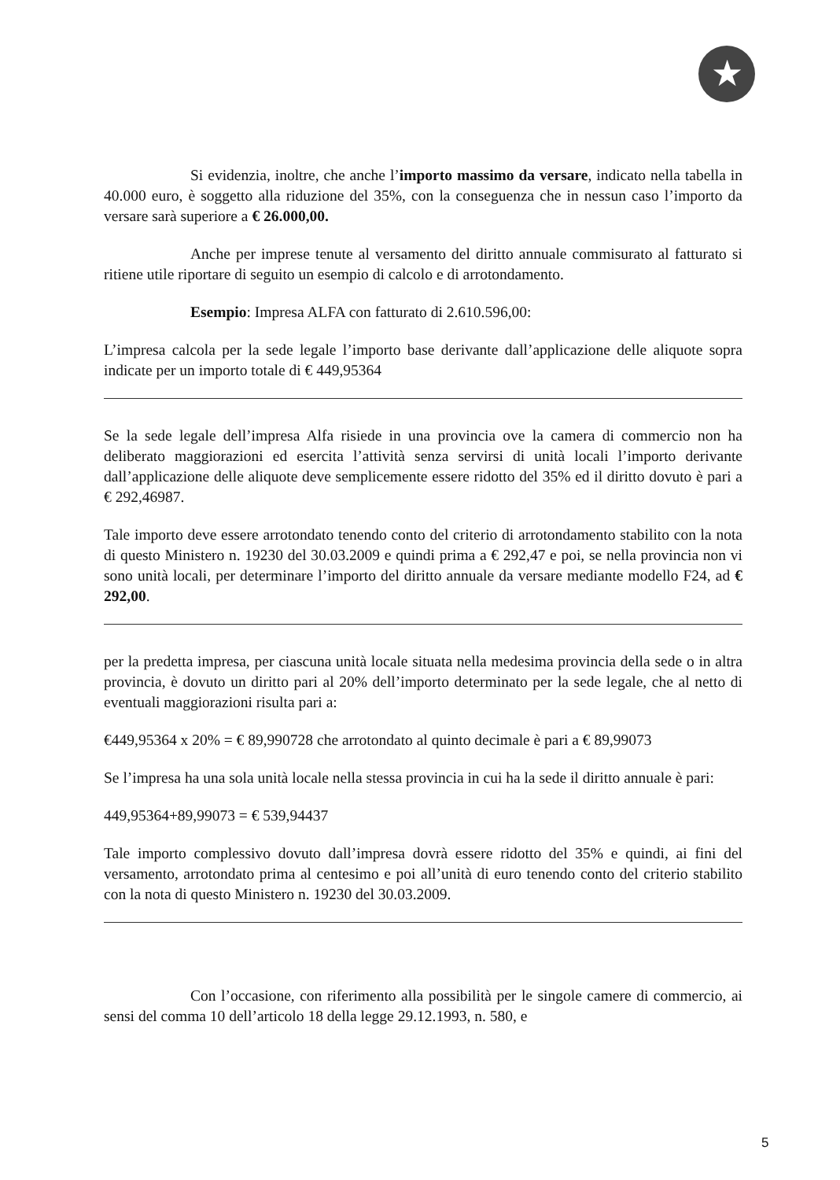★
Si evidenzia, inoltre, che anche l’importo massimo da versare, indicato nella tabella in 40.000 euro, è soggetto alla riduzione del 35%, con la conseguenza che in nessun caso l’importo da versare sarà superiore a € 26.000,00.
Anche per imprese tenute al versamento del diritto annuale commisurato al fatturato si ritiene utile riportare di seguito un esempio di calcolo e di arrotondamento.
Esempio: Impresa ALFA con fatturato di 2.610.596,00:
L’impresa calcola per la sede legale l’importo base derivante dall’applicazione delle aliquote sopra indicate per un importo totale di € 449,95364
Se la sede legale dell’impresa Alfa risiede in una provincia ove la camera di commercio non ha deliberato maggiorazioni ed esercita l’attività senza servirsi di unità locali l’importo derivante dall’applicazione delle aliquote deve semplicemente essere ridotto del 35% ed il diritto dovuto è pari a € 292,46987.
Tale importo deve essere arrotondato tenendo conto del criterio di arrotondamento stabilito con la nota di questo Ministero n. 19230 del 30.03.2009 e quindi prima a € 292,47 e poi, se nella provincia non vi sono unità locali, per determinare l’importo del diritto annuale da versare mediante modello F24, ad € 292,00.
per la predetta impresa, per ciascuna unità locale situata nella medesima provincia della sede o in altra provincia, è dovuto un diritto pari al 20% dell’importo determinato per la sede legale, che al netto di eventuali maggiorazioni risulta pari a:
€449,95364 x 20% = € 89,990728 che arrotondato al quinto decimale è pari a € 89,99073
Se l’impresa ha una sola unità locale nella stessa provincia in cui ha la sede il diritto annuale è pari:
449,95364+89,99073 = € 539,94437
Tale importo complessivo dovuto dall’impresa dovrà essere ridotto del 35% e quindi, ai fini del versamento, arrotondato prima al centesimo e poi all’unità di euro tenendo conto del criterio stabilito con la nota di questo Ministero n. 19230 del 30.03.2009.
Con l’occasione, con riferimento alla possibilità per le singole camere di commercio, ai sensi del comma 10 dell’articolo 18 della legge 29.12.1993, n. 580, e
5